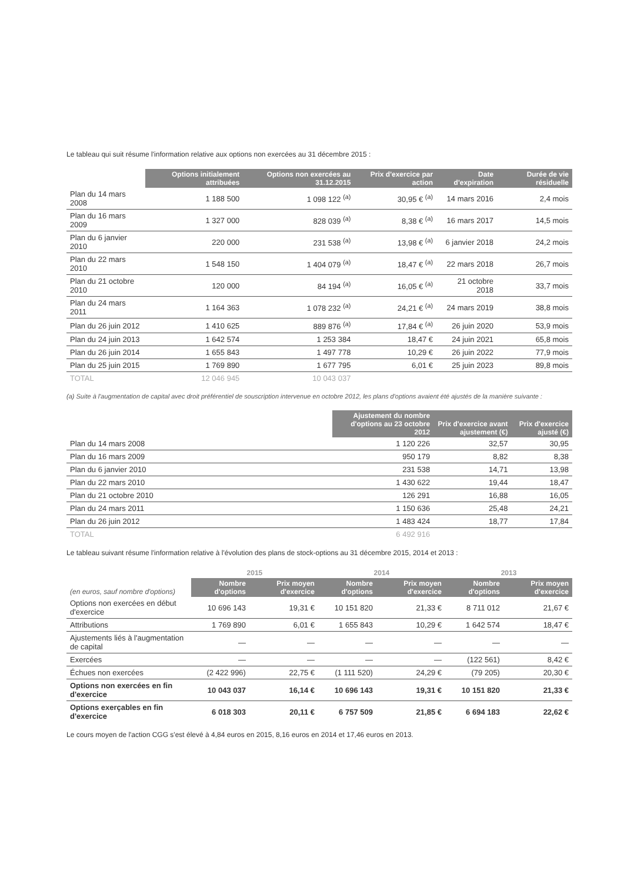Le tableau qui suit résume l'information relative aux options non exercées au 31 décembre 2015 :
| | Options initialement attribuées | Options non exercées au 31.12.2015 | Prix d'exercice par action | Date d'expiration | Durée de vie résiduelle |
| --- | --- | --- | --- | --- | --- |
| Plan du 14 mars 2008 | 1 188 500 | 1 098 122 <sup>(a)</sup> | 30,95 € <sup>(a)</sup> | 14 mars 2016 | 2,4 mois |
| Plan du 16 mars 2009 | 1 327 000 | 828 039 <sup>(a)</sup> | 8,38 € <sup>(a)</sup> | 16 mars 2017 | 14,5 mois |
| Plan du 6 janvier 2010 | 220 000 | 231 538 <sup>(a)</sup> | 13,98 € <sup>(a)</sup> | 6 janvier 2018 | 24,2 mois |
| Plan du 22 mars 2010 | 1 548 150 | 1 404 079 <sup>(a)</sup> | 18,47 € <sup>(a)</sup> | 22 mars 2018 | 26,7 mois |
| Plan du 21 octobre 2010 | 120 000 | 84 194 <sup>(a)</sup> | 16,05 € <sup>(a)</sup> | 21 octobre 2018 | 33,7 mois |
| Plan du 24 mars 2011 | 1 164 363 | 1 078 232 <sup>(a)</sup> | 24,21 € <sup>(a)</sup> | 24 mars 2019 | 38,8 mois |
| Plan du 26 juin 2012 | 1 410 625 | 889 876 <sup>(a)</sup> | 17,84 € <sup>(a)</sup> | 26 juin 2020 | 53,9 mois |
| Plan du 24 juin 2013 | 1 642 574 | 1 253 384 | 18,47 € | 24 juin 2021 | 65,8 mois |
| Plan du 26 juin 2014 | 1 655 843 | 1 497 778 | 10,29 € | 26 juin 2022 | 77,9 mois |
| Plan du 25 juin 2015 | 1 769 890 | 1 677 795 | 6,01 € | 25 juin 2023 | 89,8 mois |
| TOTAL | 12 046 945 | 10 043 037 | | | |
(a) Suite à l'augmentation de capital avec droit préférentiel de souscription intervenue en octobre 2012, les plans d'options avaient été ajustés de la manière suivante :
| | Ajustement du nombre d'options au 23 octobre 2012 | Prix d'exercice avant ajustement (€) | Prix d'exercice ajusté (€) |
| --- | --- | --- | --- |
| Plan du 14 mars 2008 | 1 120 226 | 32,57 | 30,95 |
| Plan du 16 mars 2009 | 950 179 | 8,82 | 8,38 |
| Plan du 6 janvier 2010 | 231 538 | 14,71 | 13,98 |
| Plan du 22 mars 2010 | 1 430 622 | 19,44 | 18,47 |
| Plan du 21 octobre 2010 | 126 291 | 16,88 | 16,05 |
| Plan du 24 mars 2011 | 1 150 636 | 25,48 | 24,21 |
| Plan du 26 juin 2012 | 1 483 424 | 18,77 | 17,84 |
| TOTAL | 6 492 916 | | |
Le tableau suivant résume l'information relative à l'évolution des plans de stock-options au 31 décembre 2015, 2014 et 2013 :
| | 2015 | | 2014 | | 2013 | |
| --- | --- | --- | --- | --- | --- | --- |
| (en euros, sauf nombre d'options) | Nombre d'options | Prix moyen d'exercice | Nombre d'options | Prix moyen d'exercice | Nombre d'options | Prix moyen d'exercice |
| Options non exercées en début d'exercice | 10 696 143 | 19,31 € | 10 151 820 | 21,33 € | 8 711 012 | 21,67 € |
| Attributions | 1 769 890 | 6,01 € | 1 655 843 | 10,29 € | 1 642 574 | 18,47 € |
| Ajustements liés à l'augmentation de capital | — | — | — | — | — | — |
| Exercées | — | — | — | — | (122 561) | 8,42 € |
| Échues non exercées | (2 422 996) | 22,75 € | (1 111 520) | 24,29 € | (79 205) | 20,30 € |
| Options non exercées en fin d'exercice | 10 043 037 | 16,14 € | 10 696 143 | 19,31 € | 10 151 820 | 21,33 € |
| Options exerçables en fin d'exercice | 6 018 303 | 20,11 € | 6 757 509 | 21,85 € | 6 694 183 | 22,62 € |
Le cours moyen de l'action CGG s'est élevé à 4,84 euros en 2015, 8,16 euros en 2014 et 17,46 euros en 2013.